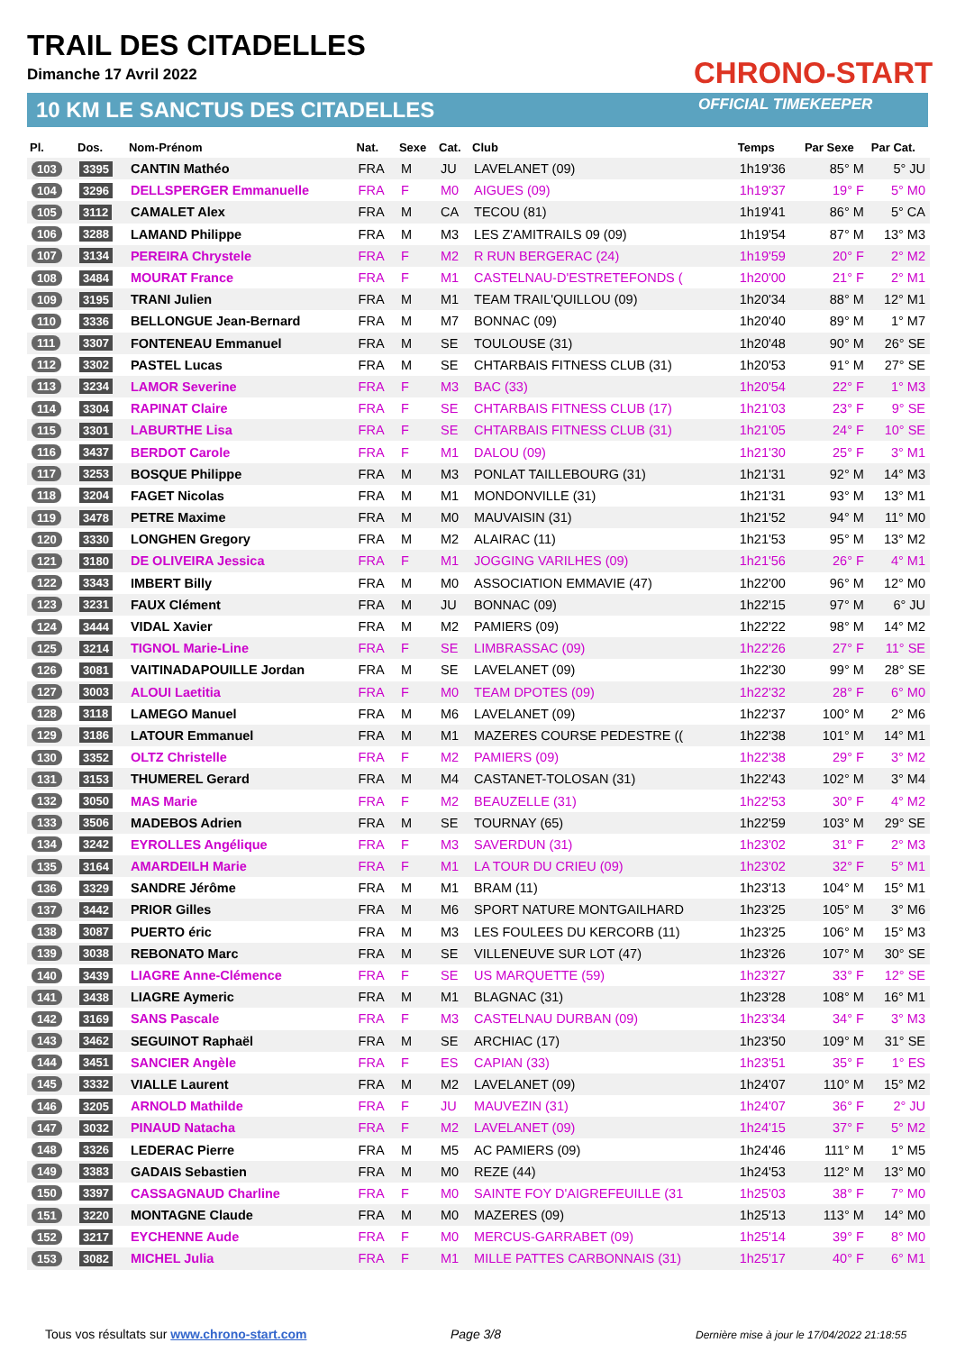TRAIL DES CITADELLES
Dimanche 17 Avril 2022
10 KM LE SANCTUS DES CITADELLES
CHRONO-START
OFFICIAL TIMEKEEPER
| Pl. | Dos. | Nom-Prénom | Nat. | Sexe | Cat. | Club | Temps | Par Sexe | Par Cat. |
| --- | --- | --- | --- | --- | --- | --- | --- | --- | --- |
| 103 | 3395 | CANTIN Mathéo | FRA | M | JU | LAVELANET (09) | 1h19'36 | 85° M | 5° JU |
| 104 | 3296 | DELLSPERGER Emmanuelle | FRA | F | M0 | AIGUES (09) | 1h19'37 | 19° F | 5° M0 |
| 105 | 3112 | CAMALET Alex | FRA | M | CA | TECOU (81) | 1h19'41 | 86° M | 5° CA |
| 106 | 3288 | LAMAND Philippe | FRA | M | M3 | LES Z'AMITRAILS 09 (09) | 1h19'54 | 87° M | 13° M3 |
| 107 | 3134 | PEREIRA Chrystele | FRA | F | M2 | R RUN BERGERAC (24) | 1h19'59 | 20° F | 2° M2 |
| 108 | 3484 | MOURAT France | FRA | F | M1 | CASTELNAU-D'ESTRETEFONDS ( | 1h20'00 | 21° F | 2° M1 |
| 109 | 3195 | TRANI Julien | FRA | M | M1 | TEAM TRAIL'QUILLOU (09) | 1h20'34 | 88° M | 12° M1 |
| 110 | 3336 | BELLONGUE Jean-Bernard | FRA | M | M7 | BONNAC (09) | 1h20'40 | 89° M | 1° M7 |
| 111 | 3307 | FONTENEAU Emmanuel | FRA | M | SE | TOULOUSE (31) | 1h20'48 | 90° M | 26° SE |
| 112 | 3302 | PASTEL Lucas | FRA | M | SE | CHTARBAIS FITNESS CLUB (31) | 1h20'53 | 91° M | 27° SE |
| 113 | 3234 | LAMOR Severine | FRA | F | M3 | BAC (33) | 1h20'54 | 22° F | 1° M3 |
| 114 | 3304 | RAPINAT Claire | FRA | F | SE | CHTARBAIS FITNESS CLUB (17) | 1h21'03 | 23° F | 9° SE |
| 115 | 3301 | LABURTHE Lisa | FRA | F | SE | CHTARBAIS FITNESS CLUB (31) | 1h21'05 | 24° F | 10° SE |
| 116 | 3437 | BERDOT Carole | FRA | F | M1 | DALOU (09) | 1h21'30 | 25° F | 3° M1 |
| 117 | 3253 | BOSQUE Philippe | FRA | M | M3 | PONLAT TAILLEBOURG (31) | 1h21'31 | 92° M | 14° M3 |
| 118 | 3204 | FAGET Nicolas | FRA | M | M1 | MONDONVILLE (31) | 1h21'31 | 93° M | 13° M1 |
| 119 | 3478 | PETRE Maxime | FRA | M | M0 | MAUVAISIN (31) | 1h21'52 | 94° M | 11° M0 |
| 120 | 3330 | LONGHEN Gregory | FRA | M | M2 | ALAIRAC (11) | 1h21'53 | 95° M | 13° M2 |
| 121 | 3180 | DE OLIVEIRA Jessica | FRA | F | M1 | JOGGING VARILHES (09) | 1h21'56 | 26° F | 4° M1 |
| 122 | 3343 | IMBERT Billy | FRA | M | M0 | ASSOCIATION EMMAVIE (47) | 1h22'00 | 96° M | 12° M0 |
| 123 | 3231 | FAUX Clément | FRA | M | JU | BONNAC (09) | 1h22'15 | 97° M | 6° JU |
| 124 | 3444 | VIDAL Xavier | FRA | M | M2 | PAMIERS (09) | 1h22'22 | 98° M | 14° M2 |
| 125 | 3214 | TIGNOL Marie-Line | FRA | F | SE | LIMBRASSAC (09) | 1h22'26 | 27° F | 11° SE |
| 126 | 3081 | VAITINADAPOUILLE Jordan | FRA | M | SE | LAVELANET (09) | 1h22'30 | 99° M | 28° SE |
| 127 | 3003 | ALOUI Laetitia | FRA | F | M0 | TEAM DPOTES (09) | 1h22'32 | 28° F | 6° M0 |
| 128 | 3118 | LAMEGO Manuel | FRA | M | M6 | LAVELANET (09) | 1h22'37 | 100° M | 2° M6 |
| 129 | 3186 | LATOUR Emmanuel | FRA | M | M1 | MAZERES COURSE PEDESTRE (( | 1h22'38 | 101° M | 14° M1 |
| 130 | 3352 | OLTZ Christelle | FRA | F | M2 | PAMIERS (09) | 1h22'38 | 29° F | 3° M2 |
| 131 | 3153 | THUMEREL Gerard | FRA | M | M4 | CASTANET-TOLOSAN (31) | 1h22'43 | 102° M | 3° M4 |
| 132 | 3050 | MAS Marie | FRA | F | M2 | BEAUZELLE (31) | 1h22'53 | 30° F | 4° M2 |
| 133 | 3506 | MADEBOS Adrien | FRA | M | SE | TOURNAY (65) | 1h22'59 | 103° M | 29° SE |
| 134 | 3242 | EYROLLES Angélique | FRA | F | M3 | SAVERDUN (31) | 1h23'02 | 31° F | 2° M3 |
| 135 | 3164 | AMARDEILH Marie | FRA | F | M1 | LA TOUR DU CRIEU (09) | 1h23'02 | 32° F | 5° M1 |
| 136 | 3329 | SANDRE Jérôme | FRA | M | M1 | BRAM (11) | 1h23'13 | 104° M | 15° M1 |
| 137 | 3442 | PRIOR Gilles | FRA | M | M6 | SPORT NATURE MONTGAILHARD | 1h23'25 | 105° M | 3° M6 |
| 138 | 3087 | PUERTO éric | FRA | M | M3 | LES FOULEES DU KERCORB (11) | 1h23'25 | 106° M | 15° M3 |
| 139 | 3038 | REBONATO Marc | FRA | M | SE | VILLENEUVE SUR LOT (47) | 1h23'26 | 107° M | 30° SE |
| 140 | 3439 | LIAGRE Anne-Clémence | FRA | F | SE | US MARQUETTE (59) | 1h23'27 | 33° F | 12° SE |
| 141 | 3438 | LIAGRE Aymeric | FRA | M | M1 | BLAGNAC (31) | 1h23'28 | 108° M | 16° M1 |
| 142 | 3169 | SANS Pascale | FRA | F | M3 | CASTELNAU DURBAN (09) | 1h23'34 | 34° F | 3° M3 |
| 143 | 3462 | SEGUINOT Raphaël | FRA | M | SE | ARCHIAC (17) | 1h23'50 | 109° M | 31° SE |
| 144 | 3451 | SANCIER Angèle | FRA | F | ES | CAPIAN (33) | 1h23'51 | 35° F | 1° ES |
| 145 | 3332 | VIALLE Laurent | FRA | M | M2 | LAVELANET (09) | 1h24'07 | 110° M | 15° M2 |
| 146 | 3205 | ARNOLD Mathilde | FRA | F | JU | MAUVEZIN (31) | 1h24'07 | 36° F | 2° JU |
| 147 | 3032 | PINAUD Natacha | FRA | F | M2 | LAVELANET (09) | 1h24'15 | 37° F | 5° M2 |
| 148 | 3326 | LEDERAC Pierre | FRA | M | M5 | AC PAMIERS (09) | 1h24'46 | 111° M | 1° M5 |
| 149 | 3383 | GADAIS Sebastien | FRA | M | M0 | REZE (44) | 1h24'53 | 112° M | 13° M0 |
| 150 | 3397 | CASSAGNAUD Charline | FRA | F | M0 | SAINTE FOY D'AIGREFEUILLE (31 | 1h25'03 | 38° F | 7° M0 |
| 151 | 3220 | MONTAGNE Claude | FRA | M | M0 | MAZERES (09) | 1h25'13 | 113° M | 14° M0 |
| 152 | 3217 | EYCHENNE Aude | FRA | F | M0 | MERCUS-GARRABET (09) | 1h25'14 | 39° F | 8° M0 |
| 153 | 3082 | MICHEL Julia | FRA | F | M1 | MILLE PATTES CARBONNAIS (31) | 1h25'17 | 40° F | 6° M1 |
Tous vos résultats sur www.chrono-start.com
Page 3/8
Dernière mise à jour le 17/04/2022 21:18:55